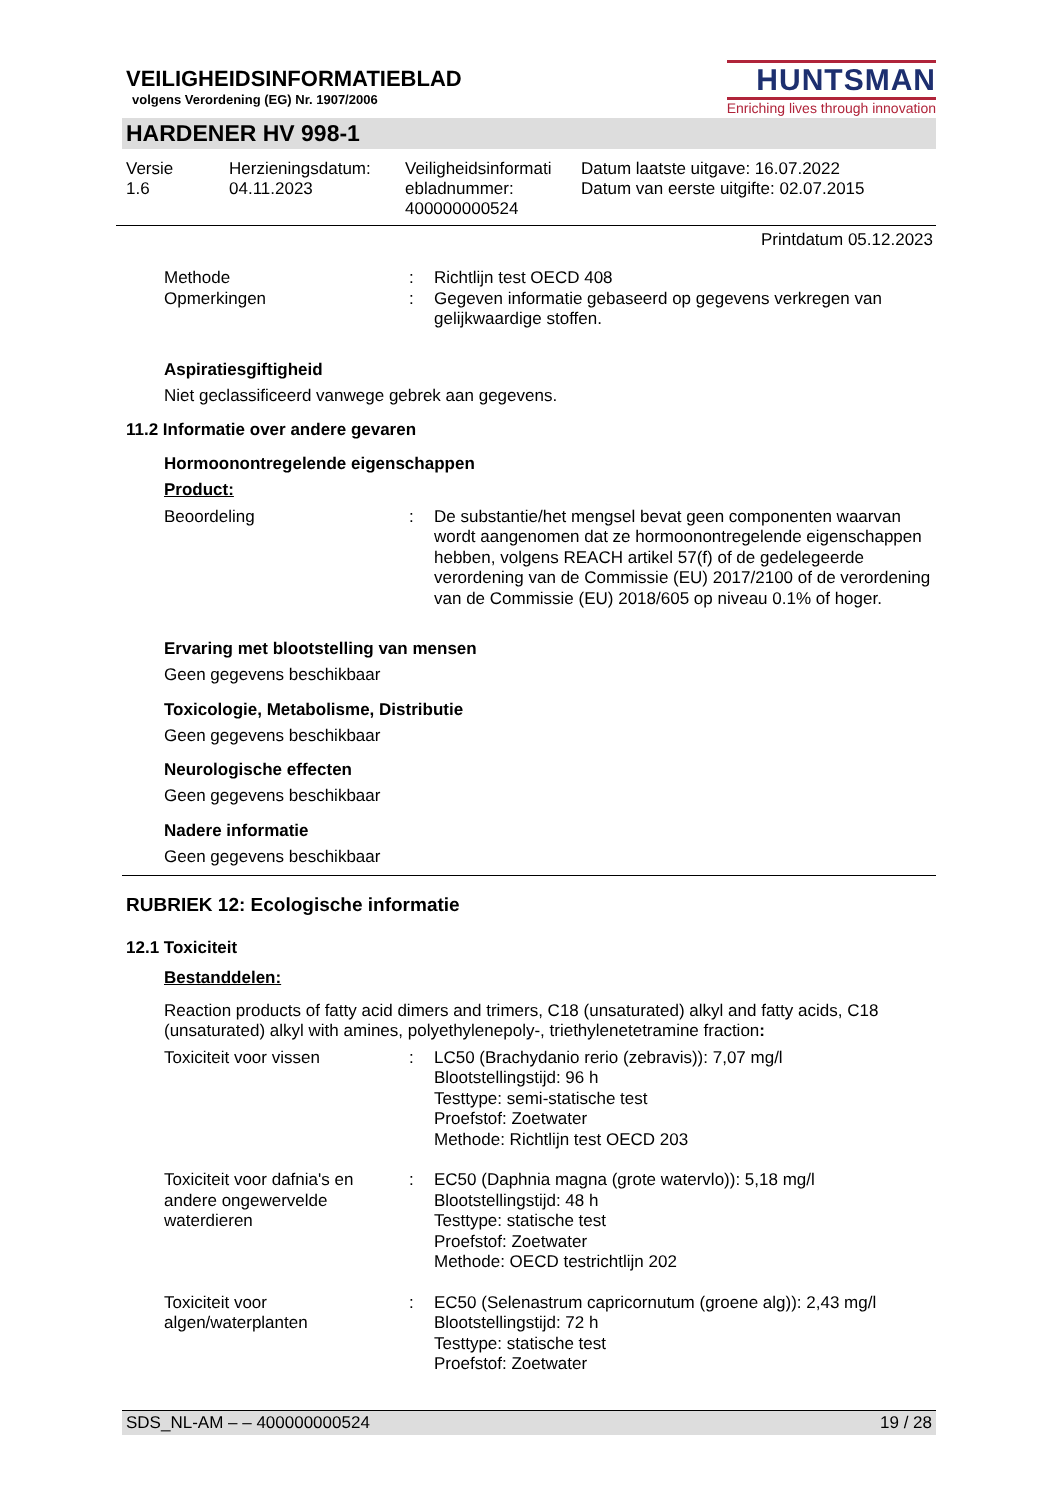VEILIGHEIDSINFORMATIEBLAD
volgens Verordening (EG) Nr. 1907/2006
HUNTSMAN
Enriching lives through innovation
HARDENER HV 998-1
Versie
1.6
Herzieningsdatum:
04.11.2023
Veiligheidsinformati
ebladnummer:
400000000524
Datum laatste uitgave: 16.07.2022
Datum van eerste uitgifte: 02.07.2015
Printdatum 05.12.2023
Methode : Richtlijn test OECD 408
Opmerkingen : Gegeven informatie gebaseerd op gegevens verkregen van gelijkwaardige stoffen.
Aspiratiesgiftigheid
Niet geclassificeerd vanwege gebrek aan gegevens.
11.2 Informatie over andere gevaren
Hormoonontregelende eigenschappen
Product:
Beoordeling : De substantie/het mengsel bevat geen componenten waarvan wordt aangenomen dat ze hormoonontregelende eigenschappen hebben, volgens REACH artikel 57(f) of de gedelegeerde verordening van de Commissie (EU) 2017/2100 of de verordening van de Commissie (EU) 2018/605 op niveau 0.1% of hoger.
Ervaring met blootstelling van mensen
Geen gegevens beschikbaar
Toxicologie, Metabolisme, Distributie
Geen gegevens beschikbaar
Neurologische effecten
Geen gegevens beschikbaar
Nadere informatie
Geen gegevens beschikbaar
RUBRIEK 12: Ecologische informatie
12.1 Toxiciteit
Bestanddelen:
Reaction products of fatty acid dimers and trimers, C18 (unsaturated) alkyl and fatty acids, C18 (unsaturated) alkyl with amines, polyethylenepoly-, triethylenetetramine fraction:
Toxiciteit voor vissen : LC50 (Brachydanio rerio (zebravis)): 7,07 mg/l
Blootstellingstijd: 96 h
Testtype: semi-statische test
Proefstof: Zoetwater
Methode: Richtlijn test OECD 203
Toxiciteit voor dafnia's en andere ongewervelde waterdieren
: EC50 (Daphnia magna (grote watervlo)): 5,18 mg/l
Blootstellingstijd: 48 h
Testtype: statische test
Proefstof: Zoetwater
Methode: OECD testrichtlijn 202
Toxiciteit voor algen/waterplanten
: EC50 (Selenastrum capricornutum (groene alg)): 2,43 mg/l
Blootstellingstijd: 72 h
Testtype: statische test
Proefstof: Zoetwater
SDS_NL-AM – – 400000000524 19 / 28